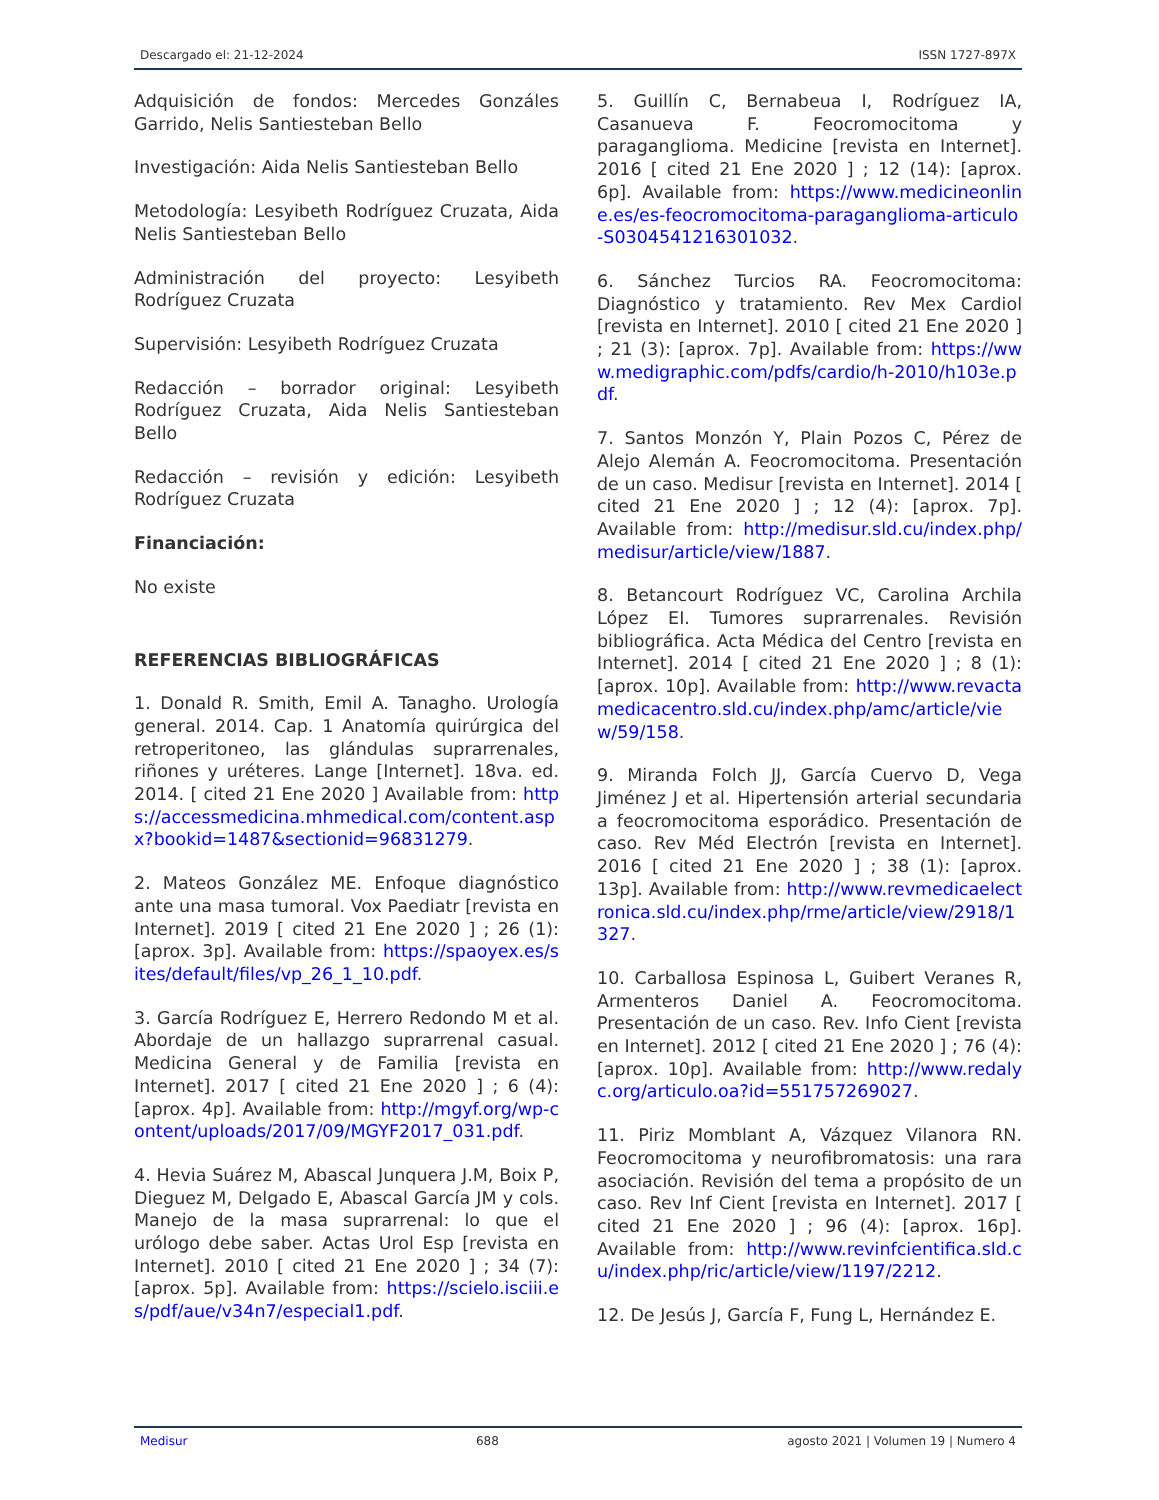Descargado el: 21-12-2024 ISSN 1727-897X
Adquisición de fondos: Mercedes Gonzáles Garrido, Nelis Santiesteban Bello
Investigación: Aida Nelis Santiesteban Bello
Metodología: Lesyibeth Rodríguez Cruzata, Aida Nelis Santiesteban Bello
Administración del proyecto: Lesyibeth Rodríguez Cruzata
Supervisión: Lesyibeth Rodríguez Cruzata
Redacción – borrador original: Lesyibeth Rodríguez Cruzata, Aida Nelis Santiesteban Bello
Redacción – revisión y edición: Lesyibeth Rodríguez Cruzata
Financiación:
No existe
REFERENCIAS BIBLIOGRÁFICAS
1. Donald R. Smith, Emil A. Tanagho. Urología general. 2014. Cap. 1 Anatomía quirúrgica del retroperitoneo, las glándulas suprarrenales, riñones y uréteres. Lange [Internet]. 18va. ed. 2014. [ cited 21 Ene 2020 ] Available from: https://accessmedicina.mhmedical.com/content.aspx?bookid=1487&sectionid=96831279.
2. Mateos González ME. Enfoque diagnóstico ante una masa tumoral. Vox Paediatr [revista en Internet]. 2019 [ cited 21 Ene 2020 ] ; 26 (1): [aprox. 3p]. Available from: https://spaoyex.es/sites/default/files/vp_26_1_10.pdf.
3. García Rodríguez E, Herrero Redondo M et al. Abordaje de un hallazgo suprarrenal casual. Medicina General y de Familia [revista en Internet]. 2017 [ cited 21 Ene 2020 ] ; 6 (4): [aprox. 4p]. Available from: http://mgyf.org/wp-content/uploads/2017/09/MGYF2017_031.pdf.
4. Hevia Suárez M, Abascal Junquera J.M, Boix P, Dieguez M, Delgado E, Abascal García JM y cols. Manejo de la masa suprarrenal: lo que el urólogo debe saber. Actas Urol Esp [revista en Internet]. 2010 [ cited 21 Ene 2020 ] ; 34 (7): [aprox. 5p]. Available from: https://scielo.isciii.es/pdf/aue/v34n7/especial1.pdf.
5. Guillín C, Bernabeua I, Rodríguez IA, Casanueva F. Feocromocitoma y paraganglioma. Medicine [revista en Internet]. 2016 [ cited 21 Ene 2020 ] ; 12 (14): [aprox. 6p]. Available from: https://www.medicineonline.es/es-feocromocitoma-paraganglioma-articulo-S0304541216301032.
6. Sánchez Turcios RA. Feocromocitoma: Diagnóstico y tratamiento. Rev Mex Cardiol [revista en Internet]. 2010 [ cited 21 Ene 2020 ] ; 21 (3): [aprox. 7p]. Available from: https://www.medigraphic.com/pdfs/cardio/h-2010/h103e.pdf.
7. Santos Monzón Y, Plain Pozos C, Pérez de Alejo Alemán A. Feocromocitoma. Presentación de un caso. Medisur [revista en Internet]. 2014 [ cited 21 Ene 2020 ] ; 12 (4): [aprox. 7p]. Available from: http://medisur.sld.cu/index.php/medisur/article/view/1887.
8. Betancourt Rodríguez VC, Carolina Archila López EI. Tumores suprarrenales. Revisión bibliográfica. Acta Médica del Centro [revista en Internet]. 2014 [ cited 21 Ene 2020 ] ; 8 (1): [aprox. 10p]. Available from: http://www.revactamedicacentro.sld.cu/index.php/amc/article/view/59/158.
9. Miranda Folch JJ, García Cuervo D, Vega Jiménez J et al. Hipertensión arterial secundaria a feocromocitoma esporádico. Presentación de caso. Rev Méd Electrón [revista en Internet]. 2016 [ cited 21 Ene 2020 ] ; 38 (1): [aprox. 13p]. Available from: http://www.revmedicaelectronica.sld.cu/index.php/rme/article/view/2918/1327.
10. Carballosa Espinosa L, Guibert Veranes R, Armenteros Daniel A. Feocromocitoma. Presentación de un caso. Rev. Info Cient [revista en Internet]. 2012 [ cited 21 Ene 2020 ] ; 76 (4): [aprox. 10p]. Available from: http://www.redalyc.org/articulo.oa?id=551757269027.
11. Piriz Momblant A, Vázquez Vilanora RN. Feocromocitoma y neurofibromatosis: una rara asociación. Revisión del tema a propósito de un caso. Rev Inf Cient [revista en Internet]. 2017 [ cited 21 Ene 2020 ] ; 96 (4): [aprox. 16p]. Available from: http://www.revinfcientifica.sld.cu/index.php/ric/article/view/1197/2212.
12. De Jesús J, García F, Fung L, Hernández E.
Medisur 688 agosto 2021 | Volumen 19 | Numero 4